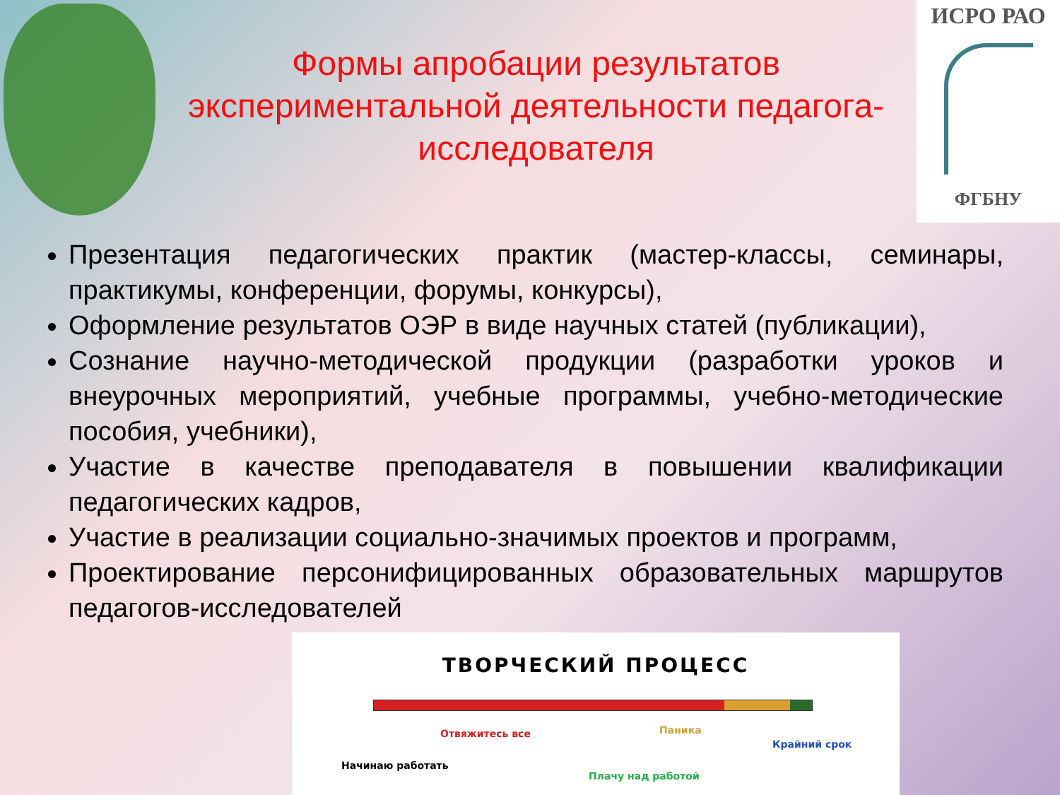Формы апробации результатов экспериментальной деятельности педагога-исследователя
ИСРО РАО
ФГБНУ
Презентация педагогических практик (мастер-классы, семинары, практикумы, конференции, форумы, конкурсы),
Оформление результатов ОЭР в виде научных статей (публикации),
Сознание научно-методической продукции (разработки уроков и внеурочных мероприятий, учебные программы, учебно-методические пособия, учебники),
Участие в качестве преподавателя в повышении квалификации педагогических кадров,
Участие в реализации социально-значимых проектов и программ,
Проектирование персонифицированных образовательных маршрутов педагогов-исследователей
ТВОРЧЕСКИЙ ПРОЦЕСС
Отвяжитесь все Паника
Крайний срок
Начинаю работать
Плачу над работой